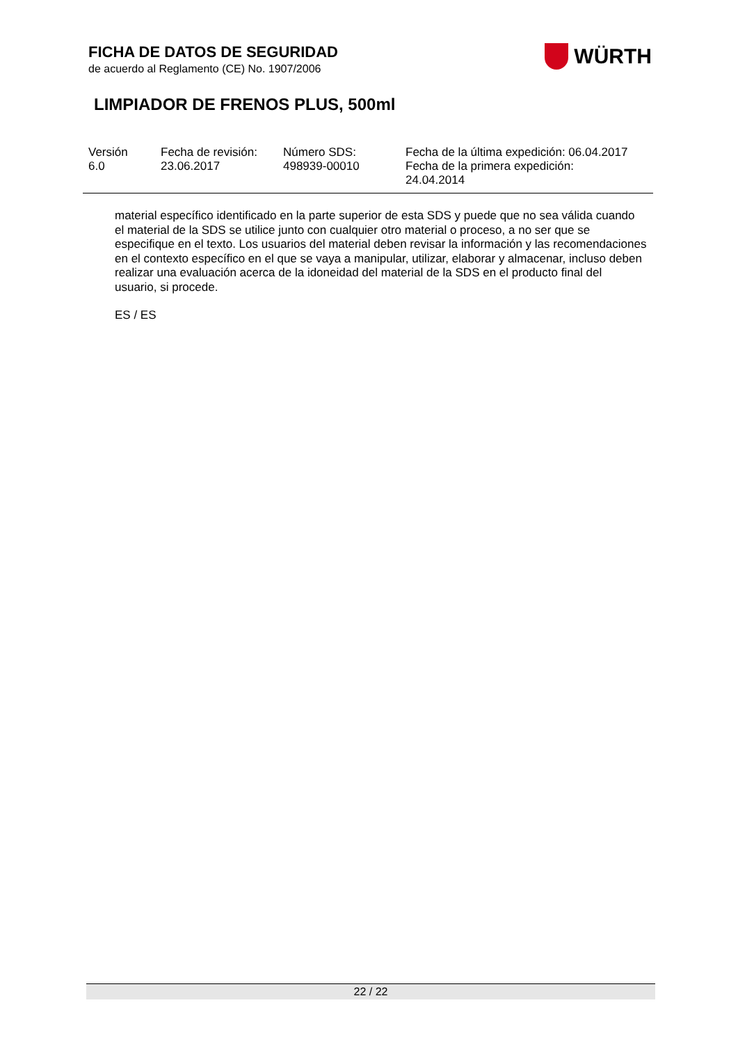WÜRTH
FICHA DE DATOS DE SEGURIDAD
de acuerdo al Reglamento (CE) No. 1907/2006
LIMPIADOR DE FRENOS PLUS, 500ml
| Versión 6.0 | Fecha de revisión: 23.06.2017 | Número SDS: 498939-00010 | Fecha de la última expedición: 06.04.2017 Fecha de la primera expedición: 24.04.2014 |
material específico identificado en la parte superior de esta SDS y puede que no sea válida cuando el material de la SDS se utilice junto con cualquier otro material o proceso, a no ser que se especifique en el texto. Los usuarios del material deben revisar la información y las recomendaciones en el contexto específico en el que se vaya a manipular, utilizar, elaborar y almacenar, incluso deben realizar una evaluación acerca de la idoneidad del material de la SDS en el producto final del usuario, si procede.
ES / ES
22 / 22